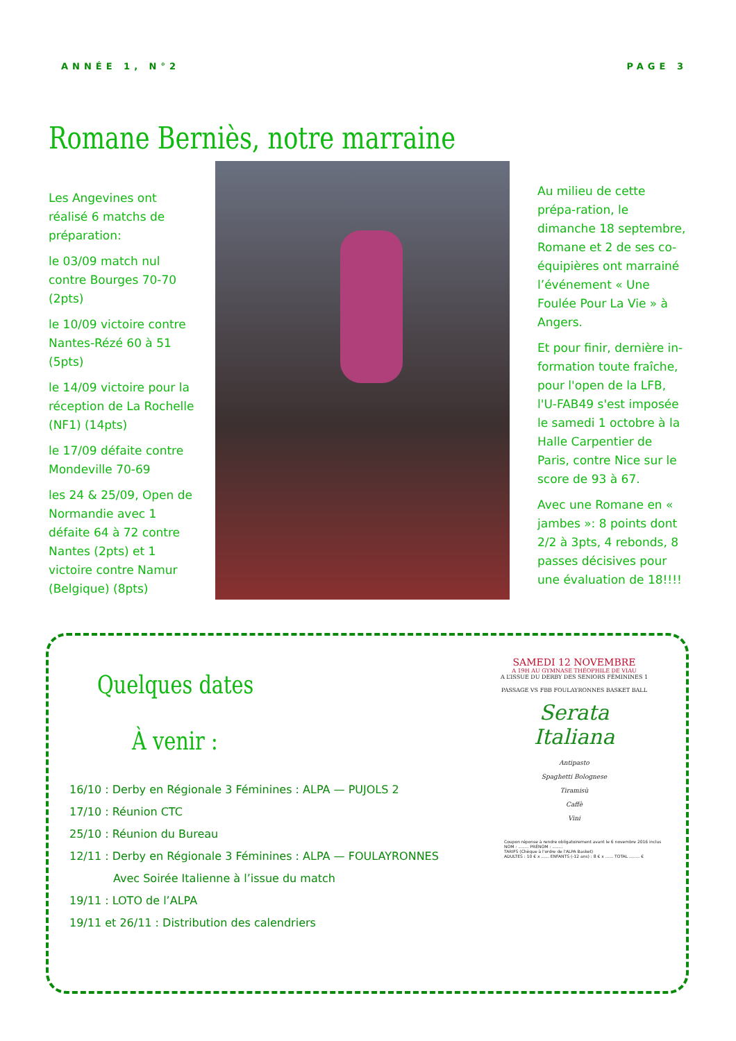ANNÉE 1, N°2 PAGE 3
Romane Berniès, notre marraine
Les Angevines ont réalisé 6 matchs de préparation:
le 03/09 match nul contre Bourges 70-70 (2pts)
le 10/09 victoire contre Nantes-Rézé 60 à 51 (5pts)
le 14/09 victoire pour la réception de La Rochelle (NF1) (14pts)
le 17/09 défaite contre Mondeville 70-69
les 24 & 25/09, Open de Normandie avec 1 défaite 64 à 72 contre Nantes (2pts) et 1 victoire contre Namur (Belgique) (8pts)
Au milieu de cette prépa-ration, le dimanche 18 septembre, Romane et 2 de ses co-équipières ont marrainé l’événement « Une Foulée Pour La Vie » à Angers.
Et pour finir, dernière in-formation toute fraîche, pour l'open de la LFB, l'U-FAB49 s'est imposée le samedi 1 octobre à la Halle Carpentier de Paris, contre Nice sur le score de 93 à 67.
Avec une Romane en « jambes »: 8 points dont 2/2 à 3pts, 4 rebonds, 8 passes décisives pour une évaluation de 18!!!!
Quelques dates
À venir :
16/10 : Derby en Régionale 3 Féminines : ALPA — PUJOLS 2
17/10 : Réunion CTC
25/10 : Réunion du Bureau
12/11 : Derby en Régionale 3 Féminines : ALPA — FOULAYRONNES
Avec Soirée Italienne à l’issue du match
19/11 : LOTO de l’ALPA
19/11 et 26/11 : Distribution des calendriers
SAMEDI 12 NOVEMBRE
A 19H AU GYMNASE THÉOPHILE DE VIAU
A L’ISSUE DU DERBY DES SENIORS FÉMININES 1
PASSAGE VS FBB FOULAYRONNES BASKET BALL
Serata
Italiana
Antipasto
Spaghetti Bolognese
Tiramisù
Caffè
Vini
Coupon réponse à rendre obligatoirement avant le 6 novembre 2016 inclus
NOM : ........ PRÉNOM : ........
TARIFS (Chèque à l'ordre de l'ALPA Basket)
ADULTES : 10 € x ...... ENFANTS (-12 ans) : 8 € x ...... TOTAL ........ €